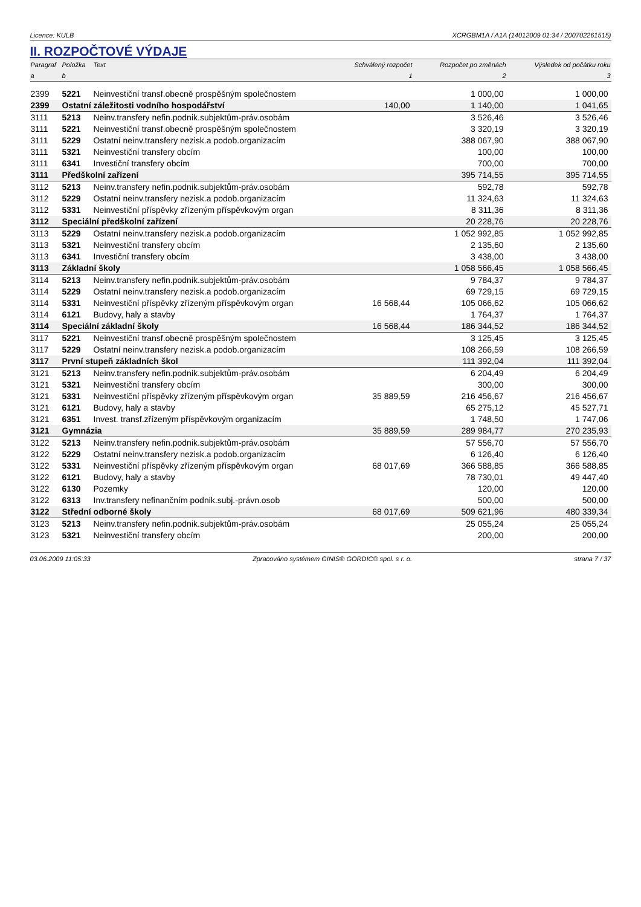Licence: KULB XCRGBM1A / A1A (14012009 01:34 / 200702261515)
II. ROZPOČTOVÉ VÝDAJE
| Paragraf | Položka | Text | Schválený rozpočet | Rozpočet po změnách | Výsledek od počátku roku |
| --- | --- | --- | --- | --- | --- |
| a | b | | 1 | 2 | 3 |
| 2399 | 5221 | Neinvestiční transf.obecně prospěšným společnostem | | 1 000,00 | 1 000,00 |
| 2399 | Ostatní záležitosti vodního hospodářství | | 140,00 | 1 140,00 | 1 041,65 |
| 3111 | 5213 | Neinv.transfery nefin.podnik.subjektům-práv.osobám | | 3 526,46 | 3 526,46 |
| 3111 | 5221 | Neinvestiční transf.obecně prospěšným společnostem | | 3 320,19 | 3 320,19 |
| 3111 | 5229 | Ostatní neinv.transfery nezisk.a podob.organizacím | | 388 067,90 | 388 067,90 |
| 3111 | 5321 | Neinvestiční transfery obcím | | 100,00 | 100,00 |
| 3111 | 6341 | Investiční transfery obcím | | 700,00 | 700,00 |
| 3111 | Předškolní zařízení | | | 395 714,55 | 395 714,55 |
| 3112 | 5213 | Neinv.transfery nefin.podnik.subjektům-práv.osobám | | 592,78 | 592,78 |
| 3112 | 5229 | Ostatní neinv.transfery nezisk.a podob.organizacím | | 11 324,63 | 11 324,63 |
| 3112 | 5331 | Neinvestiční příspěvky zřízeným příspěvkovým organ | | 8 311,36 | 8 311,36 |
| 3112 | Speciální předškolní zařízení | | | 20 228,76 | 20 228,76 |
| 3113 | 5229 | Ostatní neinv.transfery nezisk.a podob.organizacím | | 1 052 992,85 | 1 052 992,85 |
| 3113 | 5321 | Neinvestiční transfery obcím | | 2 135,60 | 2 135,60 |
| 3113 | 6341 | Investiční transfery obcím | | 3 438,00 | 3 438,00 |
| 3113 | Základní školy | | | 1 058 566,45 | 1 058 566,45 |
| 3114 | 5213 | Neinv.transfery nefin.podnik.subjektům-práv.osobám | | 9 784,37 | 9 784,37 |
| 3114 | 5229 | Ostatní neinv.transfery nezisk.a podob.organizacím | | 69 729,15 | 69 729,15 |
| 3114 | 5331 | Neinvestiční příspěvky zřízeným příspěvkovým organ | 16 568,44 | 105 066,62 | 105 066,62 |
| 3114 | 6121 | Budovy, haly a stavby | | 1 764,37 | 1 764,37 |
| 3114 | Speciální základní školy | | 16 568,44 | 186 344,52 | 186 344,52 |
| 3117 | 5221 | Neinvestiční transf.obecně prospěšným společnostem | | 3 125,45 | 3 125,45 |
| 3117 | 5229 | Ostatní neinv.transfery nezisk.a podob.organizacím | | 108 266,59 | 108 266,59 |
| 3117 | První stupeň základních škol | | | 111 392,04 | 111 392,04 |
| 3121 | 5213 | Neinv.transfery nefin.podnik.subjektům-práv.osobám | | 6 204,49 | 6 204,49 |
| 3121 | 5321 | Neinvestiční transfery obcím | | 300,00 | 300,00 |
| 3121 | 5331 | Neinvestiční příspěvky zřízeným příspěvkovým organ | 35 889,59 | 216 456,67 | 216 456,67 |
| 3121 | 6121 | Budovy, haly a stavby | | 65 275,12 | 45 527,71 |
| 3121 | 6351 | Invest. transf.zřízeným příspěvkovým organizacím | | 1 748,50 | 1 747,06 |
| 3121 | Gymnázia | | 35 889,59 | 289 984,77 | 270 235,93 |
| 3122 | 5213 | Neinv.transfery nefin.podnik.subjektům-práv.osobám | | 57 556,70 | 57 556,70 |
| 3122 | 5229 | Ostatní neinv.transfery nezisk.a podob.organizacím | | 6 126,40 | 6 126,40 |
| 3122 | 5331 | Neinvestiční příspěvky zřízeným příspěvkovým organ | 68 017,69 | 366 588,85 | 366 588,85 |
| 3122 | 6121 | Budovy, haly a stavby | | 78 730,01 | 49 447,40 |
| 3122 | 6130 | Pozemky | | 120,00 | 120,00 |
| 3122 | 6313 | Inv.transfery nefinančním podnik.subj.-právn.osob | | 500,00 | 500,00 |
| 3122 | Střední odborné školy | | 68 017,69 | 509 621,96 | 480 339,34 |
| 3123 | 5213 | Neinv.transfery nefin.podnik.subjektům-práv.osobám | | 25 055,24 | 25 055,24 |
| 3123 | 5321 | Neinvestiční transfery obcím | | 200,00 | 200,00 |
03.06.2009 11:05:33 Zpracováno systémem GINIS® GORDIC® spol. s r. o. strana 7 / 37